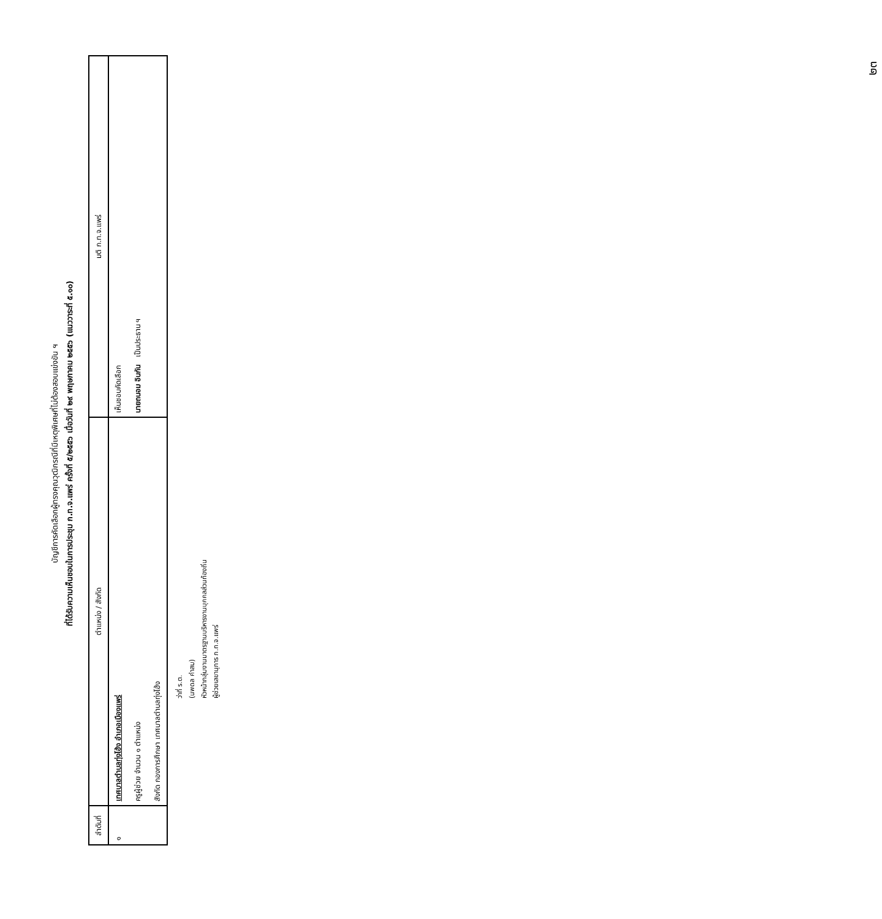๒๓
บัญชีการคัดเลือกผู้ทรงคุณวุฒิกรณีที่มีเหตุพิเศษที่ไม่ต้องสอบแข่งขัน ฯ
ที่ได้รับความเห็นชอบในการประชุม ก.ท.จ.แพร่ ครั้งที่ ๕/๒๕๕๖ เมื่อวันที่ ๒๙ พฤษภาคม ๒๕๕๖ (แนววาระที่ ๕.๑๐)
| ลำดับที่ | ตำแหน่ง / สังกัด | มติ ก.ท.จ.แพร่ |
| --- | --- | --- |
| ๑ | เทศบาลตำบลทุ่งโฮ้ง อำเภอเมืองแพร่ ครูผู้ช่วย จำนวน ๑ ตำแหน่ง สังกัด กองการศึกษา เทศบาลตำบลทุ่งโฮ้ง | เห็นชอบคัดเลือก นายถนอม อินกัน เป็นประธาน ฯ |
ว่าที่ ร.ต.
(นพดล คำสม)
หัวหน้ากลุ่มงานมาตรฐานบริหารงานบุคคลส่วนท้องถิ่น
ผู้ช่วยเลขานุการ ก.ท.จ.แพร่